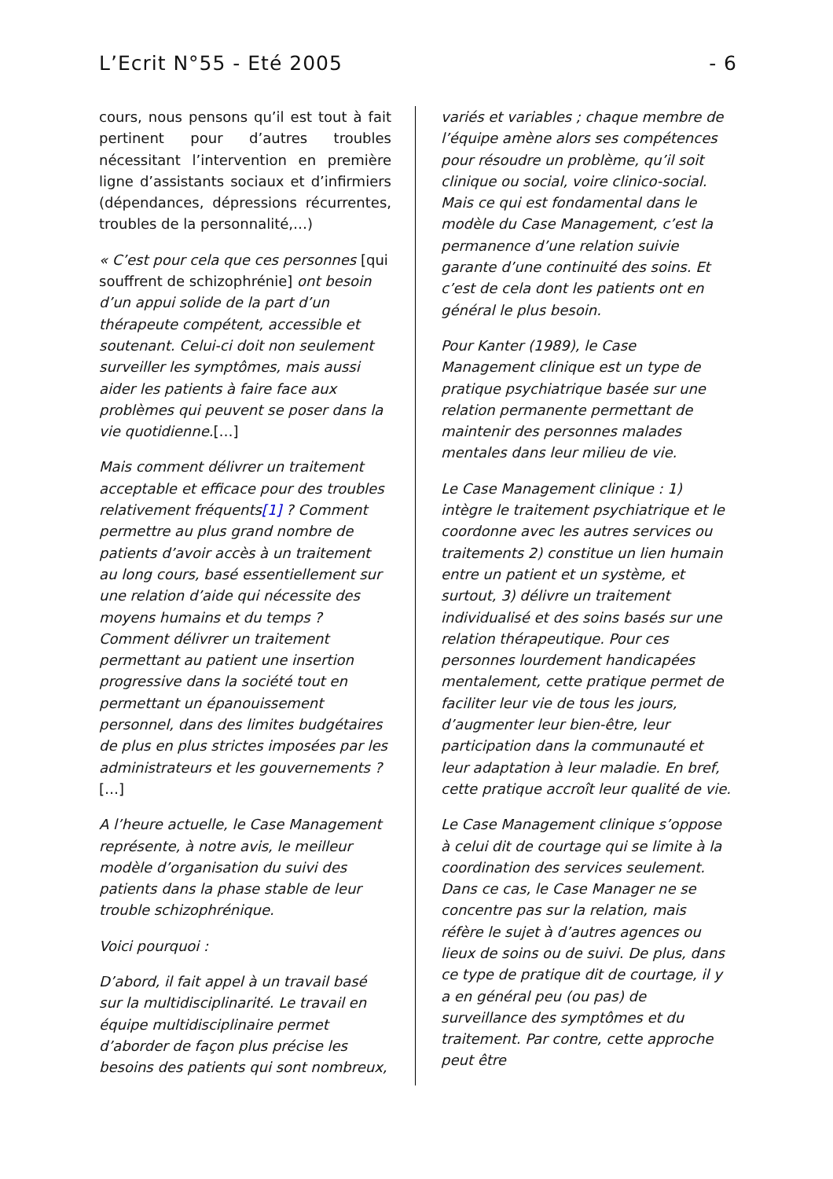L’Ecrit N°55 - Eté 2005 - 6
cours, nous pensons qu’il est tout à fait pertinent pour d’autres troubles nécessitant l’intervention en première ligne d’assistants sociaux et d’infirmiers (dépendances, dépressions récurrentes, troubles de la personnalité,…)
« C’est pour cela que ces personnes [qui souffrent de schizophrénie] ont besoin d’un appui solide de la part d’un thérapeute compétent, accessible et soutenant. Celui-ci doit non seulement surveiller les symptômes, mais aussi aider les patients à faire face aux problèmes qui peuvent se poser dans la vie quotidienne.[…]
Mais comment délivrer un traitement acceptable et efficace pour des troubles relativement fréquents[1] ? Comment permettre au plus grand nombre de patients d’avoir accès à un traitement au long cours, basé essentiellement sur une relation d’aide qui nécessite des moyens humains et du temps ? Comment délivrer un traitement permettant au patient une insertion progressive dans la société tout en permettant un épanouissement personnel, dans des limites budgétaires de plus en plus strictes imposées par les administrateurs et les gouvernements ?[…]
A l’heure actuelle, le Case Management représente, à notre avis, le meilleur modèle d’organisation du suivi des patients dans la phase stable de leur trouble schizophrénique.
Voici pourquoi :
D’abord, il fait appel à un travail basé sur la multidisciplinarité. Le travail en équipe multidisciplinaire permet d’aborder de façon plus précise les besoins des patients qui sont nombreux,
variés et variables ; chaque membre de l’équipe amène alors ses compétences pour résoudre un problème, qu’il soit clinique ou social, voire clinico-social. Mais ce qui est fondamental dans le modèle du Case Management, c’est la permanence d’une relation suivie garante d’une continuité des soins. Et c’est de cela dont les patients ont en général le plus besoin.
Pour Kanter (1989), le Case Management clinique est un type de pratique psychiatrique basée sur une relation permanente permettant de maintenir des personnes malades mentales dans leur milieu de vie.
Le Case Management clinique : 1) intègre le traitement psychiatrique et le coordonne avec les autres services ou traitements 2) constitue un lien humain entre un patient et un système, et surtout, 3) délivre un traitement individualisé et des soins basés sur une relation thérapeutique. Pour ces personnes lourdement handicapées mentalement, cette pratique permet de faciliter leur vie de tous les jours, d’augmenter leur bien-être, leur participation dans la communauté et leur adaptation à leur maladie. En bref, cette pratique accroît leur qualité de vie.
Le Case Management clinique s’oppose à celui dit de courtage qui se limite à la coordination des services seulement. Dans ce cas, le Case Manager ne se concentre pas sur la relation, mais réfère le sujet à d’autres agences ou lieux de soins ou de suivi. De plus, dans ce type de pratique dit de courtage, il y a en général peu (ou pas) de surveillance des symptômes et du traitement. Par contre, cette approche peut être